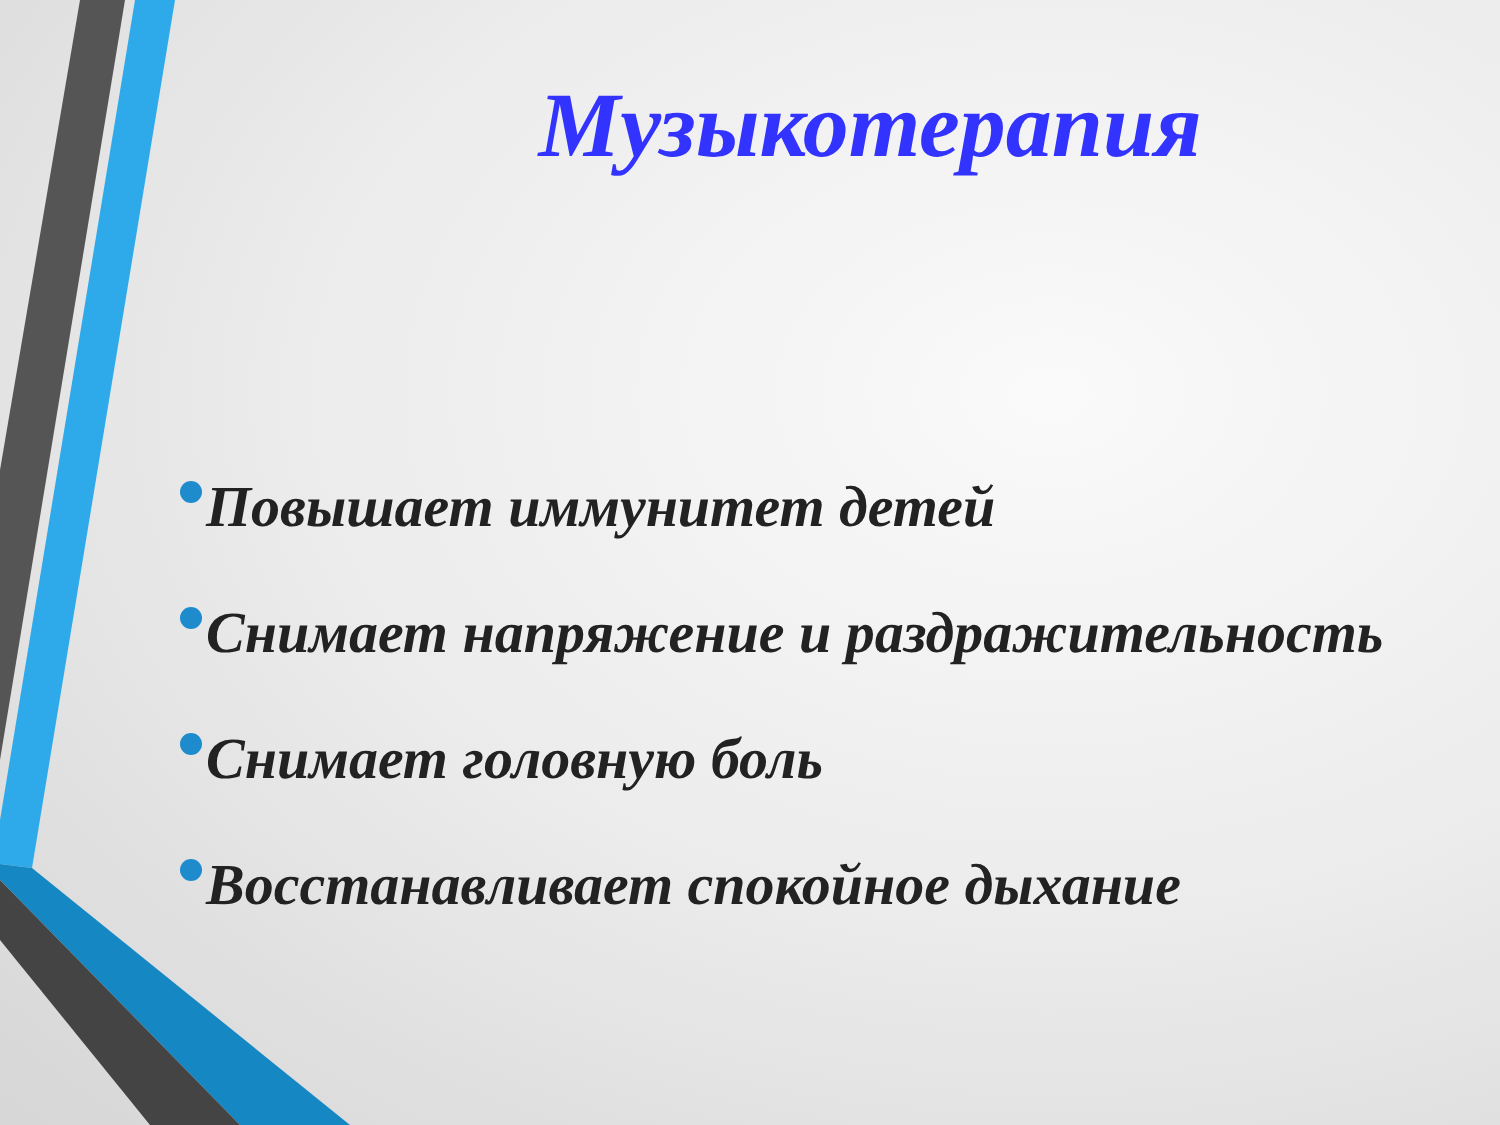Музыкотерапия
Повышает иммунитет детей
Снимает напряжение и раздражительность
Снимает головную боль
Восстанавливает спокойное дыхание